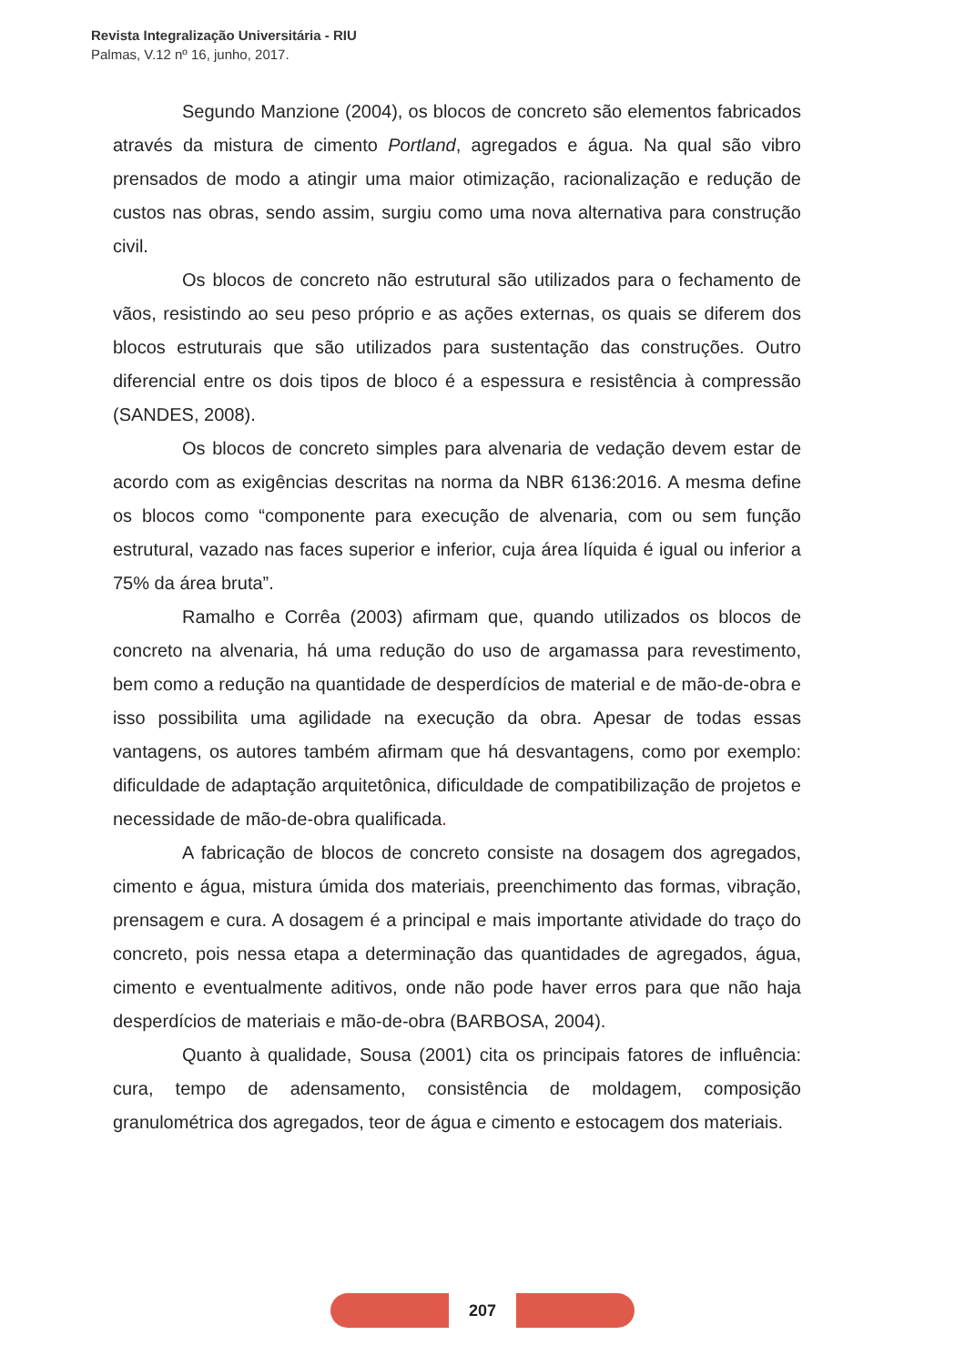Revista Integralização Universitária - RIU
Palmas, V.12 nº 16, junho, 2017.
Segundo Manzione (2004), os blocos de concreto são elementos fabricados através da mistura de cimento Portland, agregados e água. Na qual são vibro prensados de modo a atingir uma maior otimização, racionalização e redução de custos nas obras, sendo assim, surgiu como uma nova alternativa para construção civil.
Os blocos de concreto não estrutural são utilizados para o fechamento de vãos, resistindo ao seu peso próprio e as ações externas, os quais se diferem dos blocos estruturais que são utilizados para sustentação das construções. Outro diferencial entre os dois tipos de bloco é a espessura e resistência à compressão (SANDES, 2008).
Os blocos de concreto simples para alvenaria de vedação devem estar de acordo com as exigências descritas na norma da NBR 6136:2016. A mesma define os blocos como “componente para execução de alvenaria, com ou sem função estrutural, vazado nas faces superior e inferior, cuja área líquida é igual ou inferior a 75% da área bruta”.
Ramalho e Corrêa (2003) afirmam que, quando utilizados os blocos de concreto na alvenaria, há uma redução do uso de argamassa para revestimento, bem como a redução na quantidade de desperdícios de material e de mão-de-obra e isso possibilita uma agilidade na execução da obra. Apesar de todas essas vantagens, os autores também afirmam que há desvantagens, como por exemplo: dificuldade de adaptação arquitetônica, dificuldade de compatibilização de projetos e necessidade de mão-de-obra qualificada.
A fabricação de blocos de concreto consiste na dosagem dos agregados, cimento e água, mistura úmida dos materiais, preenchimento das formas, vibração, prensagem e cura. A dosagem é a principal e mais importante atividade do traço do concreto, pois nessa etapa a determinação das quantidades de agregados, água, cimento e eventualmente aditivos, onde não pode haver erros para que não haja desperdícios de materiais e mão-de-obra (BARBOSA, 2004).
Quanto à qualidade, Sousa (2001) cita os principais fatores de influência: cura, tempo de adensamento, consistência de moldagem, composição granulométrica dos agregados, teor de água e cimento e estocagem dos materiais.
207